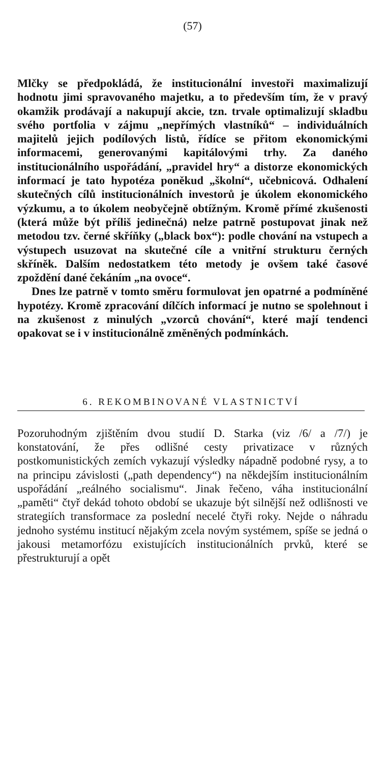(57)
Mlčky se předpokládá, že institucionální investoři maximalizují hodnotu jimi spravovaného majetku, a to především tím, že v pravý okamžik prodávají a nakupují akcie, tzn. trvale optimalizují skladbu svého portfolia v zájmu „nepřímých vlastníků“ – individuálních majitelů jejich podílových listů, řídíce se přitom ekonomickými informacemi, generovanými kapitálovými trhy. Za daného institucionálního uspořádání, „pravidel hry“ a distorze ekonomických informací je tato hypotéza poněkud „školní“, učebnicová. Odhalení skutečných cílů institucionálních investorů je úkolem ekonomického výzkumu, a to úkolem neobyčejně obtížným. Kromě přímé zkušenosti (která může být příliš jedinečná) nelze patrně postupovat jinak než metodou tzv. černé skříňky („black box“): podle chování na vstupech a výstupech usuzovat na skutečné cíle a vnitřní strukturu černých skříněk. Dalším nedostatkem této metody je ovšem také časové zpoždění dané čekáním „na ovoce“.
Dnes lze patrně v tomto směru formulovat jen opatrné a podmíněné hypotézy. Kromě zpracování dílčích informací je nutno se spolehnout i na zkušenost z minulých „vzorců chování“, které mají tendenci opakovat se i v institucionálně změněných podmínkách.
6. REKOMBINOVANÉ VLASTNICTVÍ
Pozoruhodným zjištěním dvou studií D. Starka (viz /6/ a /7/) je konstatování, že přes odlišné cesty privatizace v různých postkomunistických zemích vykazují výsledky nápadně podobné rysy, a to na principu závislosti („path dependency“) na někdejším institucionálním uspořádání „reálného socialismu“. Jinak řečeno, váha institucionální „paměti“ čtyř dekád tohoto období se ukazuje být silnější než odlišnosti ve strategiích transformace za poslední necelé čtyři roky. Nejde o náhradu jednoho systému institucí nějakým zcela novým systémem, spíše se jedná o jakousi metamorfózu existujících institucionálních prvků, které se přestrukturují a opět